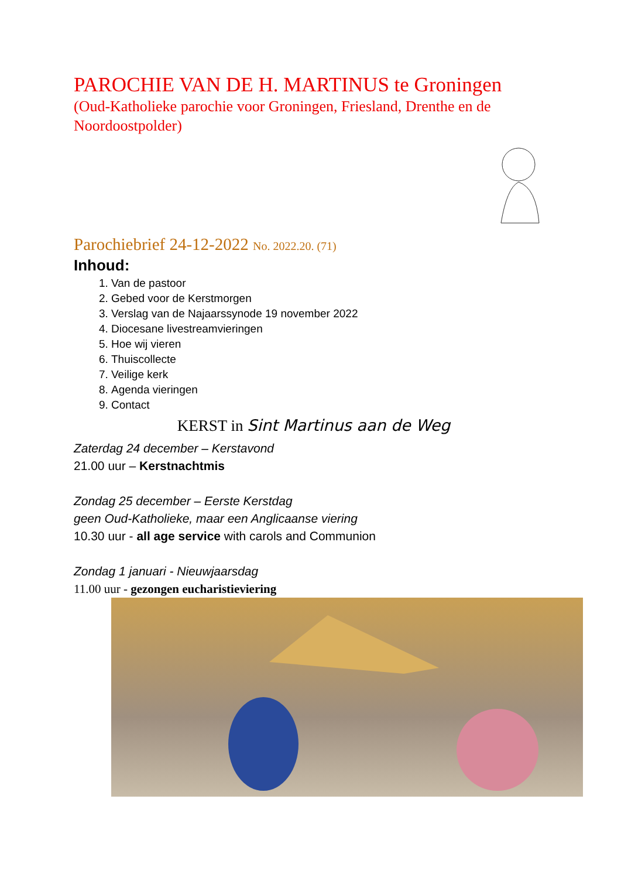PAROCHIE VAN DE H. MARTINUS te Groningen
(Oud-Katholieke parochie voor Groningen, Friesland, Drenthe en de Noordoostpolder)
Parochiebrief 24-12-2022 No. 2022.20. (71)
Inhoud:
1. Van de pastoor
2. Gebed voor de Kerstmorgen
3. Verslag van de Najaarssynode 19 november 2022
4. Diocesane livestreamvieringen
5. Hoe wij vieren
6. Thuiscollecte
7. Veilige kerk
8. Agenda vieringen
9. Contact
KERST in Sint Martinus aan de Weg
Zaterdag 24 december – Kerstavond
21.00 uur – Kerstnachtmis
Zondag 25 december – Eerste Kerstdag
geen Oud-Katholieke, maar een Anglicaanse viering
10.30 uur - all age service with carols and Communion
Zondag 1 januari - Nieuwjaarsdag
11.00 uur - gezongen eucharistieviering